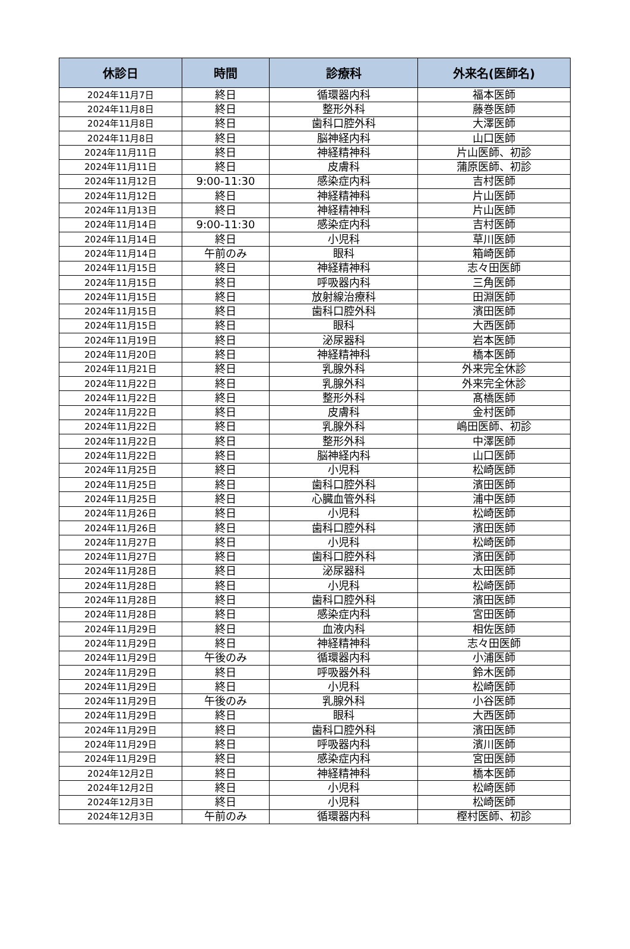| 休診日 | 時間 | 診療科 | 外来名(医師名) |
| --- | --- | --- | --- |
| 2024年11月7日 | 終日 | 循環器内科 | 福本医師 |
| 2024年11月8日 | 終日 | 整形外科 | 藤巻医師 |
| 2024年11月8日 | 終日 | 歯科口腔外科 | 大澤医師 |
| 2024年11月8日 | 終日 | 脳神経内科 | 山口医師 |
| 2024年11月11日 | 終日 | 神経精神科 | 片山医師、初診 |
| 2024年11月11日 | 終日 | 皮膚科 | 蒲原医師、初診 |
| 2024年11月12日 | 9:00-11:30 | 感染症内科 | 吉村医師 |
| 2024年11月12日 | 終日 | 神経精神科 | 片山医師 |
| 2024年11月13日 | 終日 | 神経精神科 | 片山医師 |
| 2024年11月14日 | 9:00-11:30 | 感染症内科 | 吉村医師 |
| 2024年11月14日 | 終日 | 小児科 | 草川医師 |
| 2024年11月14日 | 午前のみ | 眼科 | 箱崎医師 |
| 2024年11月15日 | 終日 | 神経精神科 | 志々田医師 |
| 2024年11月15日 | 終日 | 呼吸器内科 | 三角医師 |
| 2024年11月15日 | 終日 | 放射線治療科 | 田淵医師 |
| 2024年11月15日 | 終日 | 歯科口腔外科 | 濱田医師 |
| 2024年11月15日 | 終日 | 眼科 | 大西医師 |
| 2024年11月19日 | 終日 | 泌尿器科 | 岩本医師 |
| 2024年11月20日 | 終日 | 神経精神科 | 橋本医師 |
| 2024年11月21日 | 終日 | 乳腺外科 | 外来完全休診 |
| 2024年11月22日 | 終日 | 乳腺外科 | 外来完全休診 |
| 2024年11月22日 | 終日 | 整形外科 | 髙橋医師 |
| 2024年11月22日 | 終日 | 皮膚科 | 金村医師 |
| 2024年11月22日 | 終日 | 乳腺外科 | 嶋田医師、初診 |
| 2024年11月22日 | 終日 | 整形外科 | 中澤医師 |
| 2024年11月22日 | 終日 | 脳神経内科 | 山口医師 |
| 2024年11月25日 | 終日 | 小児科 | 松崎医師 |
| 2024年11月25日 | 終日 | 歯科口腔外科 | 濱田医師 |
| 2024年11月25日 | 終日 | 心臓血管外科 | 浦中医師 |
| 2024年11月26日 | 終日 | 小児科 | 松崎医師 |
| 2024年11月26日 | 終日 | 歯科口腔外科 | 濱田医師 |
| 2024年11月27日 | 終日 | 小児科 | 松崎医師 |
| 2024年11月27日 | 終日 | 歯科口腔外科 | 濱田医師 |
| 2024年11月28日 | 終日 | 泌尿器科 | 太田医師 |
| 2024年11月28日 | 終日 | 小児科 | 松崎医師 |
| 2024年11月28日 | 終日 | 歯科口腔外科 | 濱田医師 |
| 2024年11月28日 | 終日 | 感染症内科 | 宮田医師 |
| 2024年11月29日 | 終日 | 血液内科 | 相佐医師 |
| 2024年11月29日 | 終日 | 神経精神科 | 志々田医師 |
| 2024年11月29日 | 午後のみ | 循環器内科 | 小浦医師 |
| 2024年11月29日 | 終日 | 呼吸器外科 | 鈴木医師 |
| 2024年11月29日 | 終日 | 小児科 | 松崎医師 |
| 2024年11月29日 | 午後のみ | 乳腺外科 | 小谷医師 |
| 2024年11月29日 | 終日 | 眼科 | 大西医師 |
| 2024年11月29日 | 終日 | 歯科口腔外科 | 濱田医師 |
| 2024年11月29日 | 終日 | 呼吸器内科 | 濱川医師 |
| 2024年11月29日 | 終日 | 感染症内科 | 宮田医師 |
| 2024年12月2日 | 終日 | 神経精神科 | 橋本医師 |
| 2024年12月2日 | 終日 | 小児科 | 松崎医師 |
| 2024年12月3日 | 終日 | 小児科 | 松崎医師 |
| 2024年12月3日 | 午前のみ | 循環器内科 | 樫村医師、初診 |